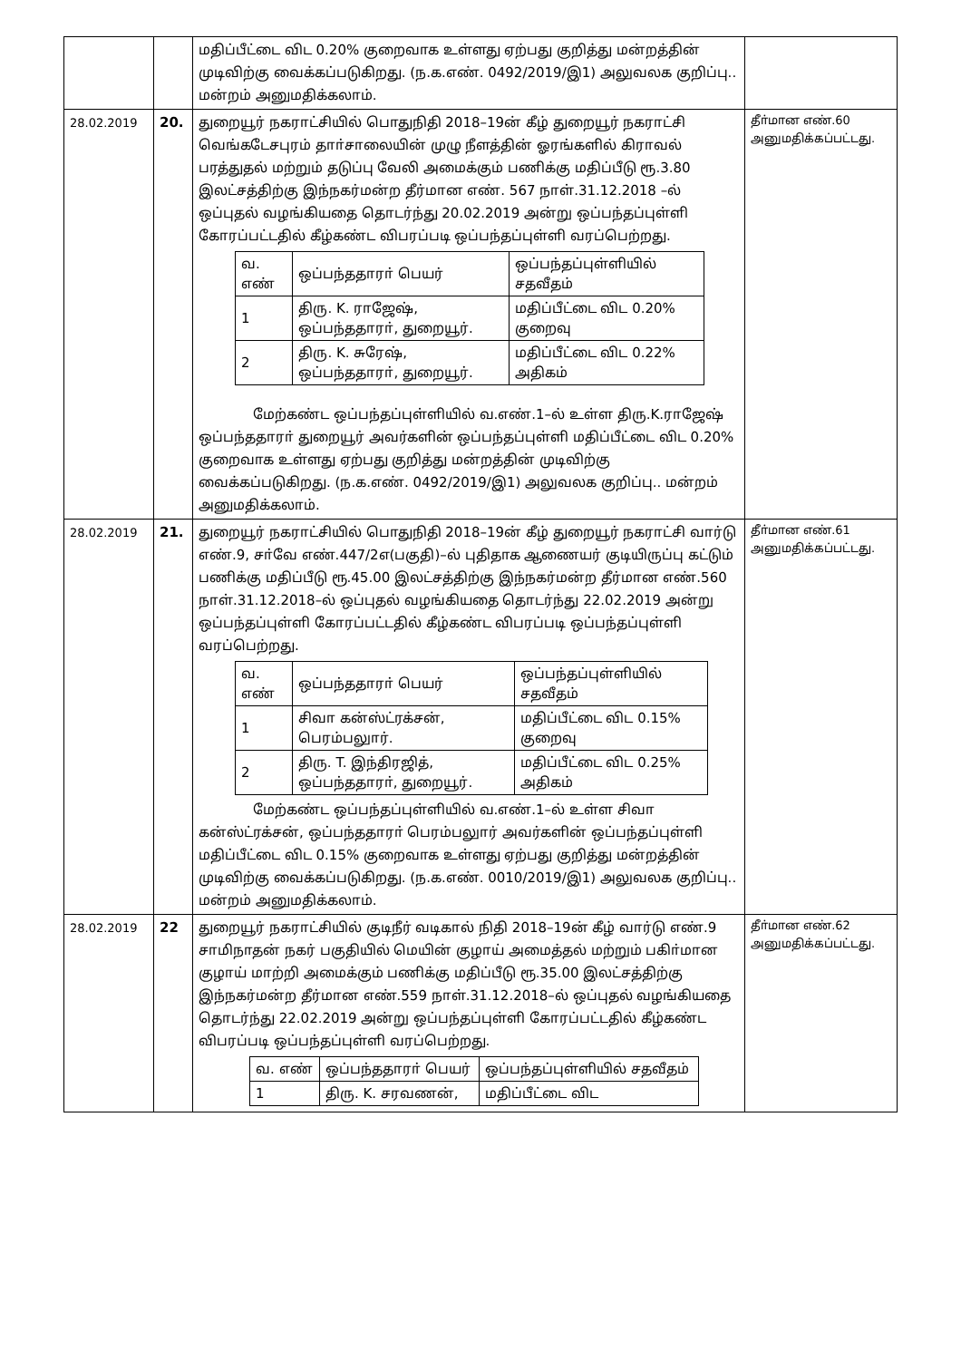| | | மதிப்பீட்டை விட 0.20% குறைவாக உள்ளது ஏற்பது குறித்து மன்றத்தின் முடிவிற்கு வைக்கப்படுகிறது. (ந.க.எண். 0492/2019/இ1) அலுவலக குறிப்பு.. மன்றம் அனுமதிக்கலாம். | |
| 28.02.2019 | 20. | துறையூர் நகராட்சியில் பொதுநிதி 2018–19ன் கீழ் துறையூர் நகராட்சி வெங்கடேசபுரம் தாா்சாலையின் முழு நீளத்தின் ஓரங்களில் கிராவல் பரத்துதல் மற்றும் தடுப்பு வேலி அமைக்கும் பணிக்கு மதிப்பீடு ரூ.3.80 இலட்சத்திற்கு இந்நகர்மன்ற தீர்மான எண். 567 நாள்.31.12.2018 –ல் ஒப்புதல் வழங்கியதை தொடர்ந்து 20.02.2019 அன்று ஒப்பந்தப்புள்ளி கோரப்பட்டதில் கீழ்கண்ட விபரப்படி ஒப்பந்தப்புள்ளி வரப்பெற்றது. / வ. எண் / ஒப்பந்ததாரா் பெயர் / ஒப்பந்தப்புள்ளியில் சதவீதம் / / 1 / திரு. K. ராஜேஷ், ஒப்பந்ததாரா், துறையூர். / மதிப்பீட்டை விட 0.20% குறைவு / / 2 / திரு. K. சுரேஷ், ஒப்பந்ததாரா், துறையூர். / மதிப்பீட்டை விட 0.22% அதிகம் / மேற்கண்ட ஒப்பந்தப்புள்ளியில் வ.எண்.1–ல் உள்ள திரு.K.ராஜேஷ் ஒப்பந்ததாரா் துறையூர் அவர்களின் ஒப்பந்தப்புள்ளி மதிப்பீட்டை விட 0.20% குறைவாக உள்ளது ஏற்பது குறித்து மன்றத்தின் முடிவிற்கு வைக்கப்படுகிறது. (ந.க.எண். 0492/2019/இ1) அலுவலக குறிப்பு.. மன்றம் அனுமதிக்கலாம். | தீா்மான எண்.60 அனுமதிக்கப்பட்டது. |
| 28.02.2019 | 21. | துறையூர் நகராட்சியில் பொதுநிதி 2018–19ன் கீழ் துறையூர் நகராட்சி வார்டு எண்.9, சா்வே எண்.447/2எ(பகுதி)–ல் புதிதாக ஆணையர் குடியிருப்பு கட்டும் பணிக்கு மதிப்பீடு ரூ.45.00 இலட்சத்திற்கு இந்நகர்மன்ற தீர்மான எண்.560 நாள்.31.12.2018–ல் ஒப்புதல் வழங்கியதை தொடர்ந்து 22.02.2019 அன்று ஒப்பந்தப்புள்ளி கோரப்பட்டதில் கீழ்கண்ட விபரப்படி ஒப்பந்தப்புள்ளி வரப்பெற்றது. / வ. எண் / ஒப்பந்ததாரா் பெயர் / ஒப்பந்தப்புள்ளியில் சதவீதம் / / 1 / சிவா கன்ஸ்ட்ரக்சன், பெரம்பலுார். / மதிப்பீட்டை விட 0.15% குறைவு / / 2 / திரு. T. இந்திரஜித், ஒப்பந்ததாரா், துறையூர். / மதிப்பீட்டை விட 0.25% அதிகம் / மேற்கண்ட ஒப்பந்தப்புள்ளியில் வ.எண்.1–ல் உள்ள சிவா கன்ஸ்ட்ரக்சன், ஒப்பந்ததாரா் பெரம்பலுார் அவர்களின் ஒப்பந்தப்புள்ளி மதிப்பீட்டை விட 0.15% குறைவாக உள்ளது ஏற்பது குறித்து மன்றத்தின் முடிவிற்கு வைக்கப்படுகிறது. (ந.க.எண். 0010/2019/இ1) அலுவலக குறிப்பு.. மன்றம் அனுமதிக்கலாம். | தீா்மான எண்.61 அனுமதிக்கப்பட்டது. |
| 28.02.2019 | 22 | துறையூர் நகராட்சியில் குடிநீர் வடிகால் நிதி 2018–19ன் கீழ் வார்டு எண்.9 சாமிநாதன் நகர் பகுதியில் மெயின் குழாய் அமைத்தல் மற்றும் பகிா்மான குழாய் மாற்றி அமைக்கும் பணிக்கு மதிப்பீடு ரூ.35.00 இலட்சத்திற்கு இந்நகர்மன்ற தீர்மான எண்.559 நாள்.31.12.2018–ல் ஒப்புதல் வழங்கியதை தொடர்ந்து 22.02.2019 அன்று ஒப்பந்தப்புள்ளி கோரப்பட்டதில் கீழ்கண்ட விபரப்படி ஒப்பந்தப்புள்ளி வரப்பெற்றது. / வ. எண் / ஒப்பந்ததாரா் பெயர் / ஒப்பந்தப்புள்ளியில் சதவீதம் / / 1 / திரு. K. சரவணன், / மதிப்பீட்டை விட / | தீா்மான எண்.62 அனுமதிக்கப்பட்டது. |